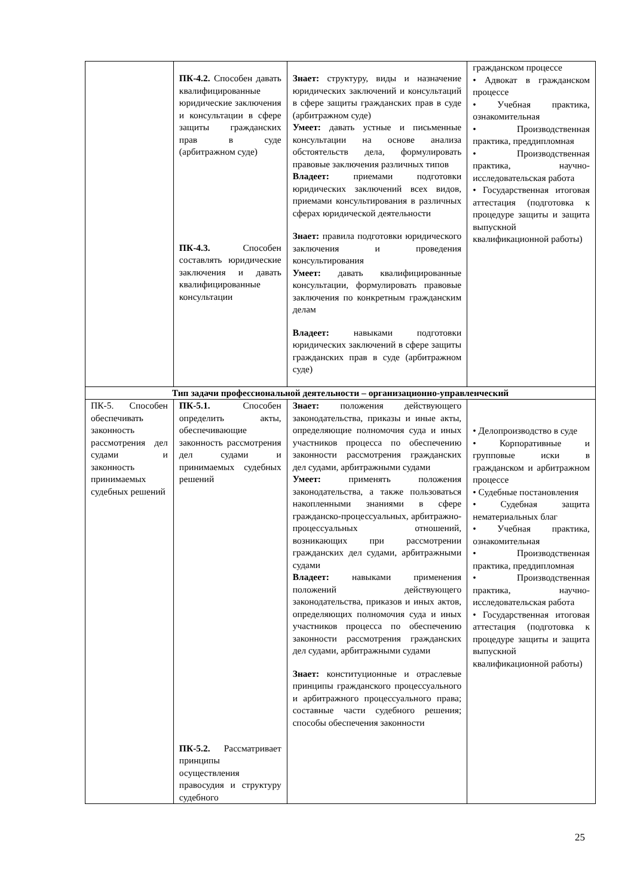| | ПК-4.2. Способен давать квалифицированные юридические заключения и консультации в сфере защиты гражданских прав в суде (арбитражном суде) ПК-4.3. Способен составлять юридические заключения и давать квалифицированные консультации | Знает: структуру, виды и назначение юридических заключений и консультаций в сфере защиты гражданских прав в суде (арбитражном суде) Умеет: давать устные и письменные консультации на основе анализа обстоятельств дела, формулировать правовые заключения различных типов Владеет: приемами подготовки юридических заключений всех видов, приемами консультирования в различных сферах юридической деятельности Знает: правила подготовки юридического заключения и проведения консультирования Умеет: давать квалифицированные консультации, формулировать правовые заключения по конкретным гражданским делам Владеет: навыками подготовки юридических заключений в сфере защиты гражданских прав в суде (арбитражном суде) | гражданском процессе • Адвокат в гражданском процессе • Учебная практика, ознакомительная • Производственная практика, преддипломная • Производственная практика, научно-исследовательская работа • Государственная итоговая аттестация (подготовка к процедуре защиты и защита выпускной квалификационной работы) |
| Тип задачи профессиональной деятельности – организационно-управленческий | | | |
| ПК-5. Способен обеспечивать законность рассмотрения дел судами и законность принимаемых судебных решений | ПК-5.1. Способен определить акты, обеспечивающие законность рассмотрения дел судами и принимаемых судебных решений ПК-5.2. Рассматривает принципы осуществления правосудия и структуру судебного | Знает: положения действующего законодательства, приказы и иные акты, определяющие полномочия суда и иных участников процесса по обеспечению законности рассмотрения гражданских дел судами, арбитражными судами Умеет: применять положения законодательства, а также пользоваться накопленными знаниями в сфере гражданско-процессуальных, арбитражно-процессуальных отношений, возникающих при рассмотрении гражданских дел судами, арбитражными судами Владеет: навыками применения положений действующего законодательства, приказов и иных актов, определяющих полномочия суда и иных участников процесса по обеспечению законности рассмотрения гражданских дел судами, арбитражными судами Знает: конституционные и отраслевые принципы гражданского процессуального и арбитражного процессуального права; составные части судебного решения; способы обеспечения законности | • Делопроизводство в суде • Корпоративные и групповые иски в гражданском и арбитражном процессе • Судебные постановления • Судебная защита нематериальных благ • Учебная практика, ознакомительная • Производственная практика, преддипломная • Производственная практика, научно-исследовательская работа • Государственная итоговая аттестация (подготовка к процедуре защиты и защита выпускной квалификационной работы) |
25